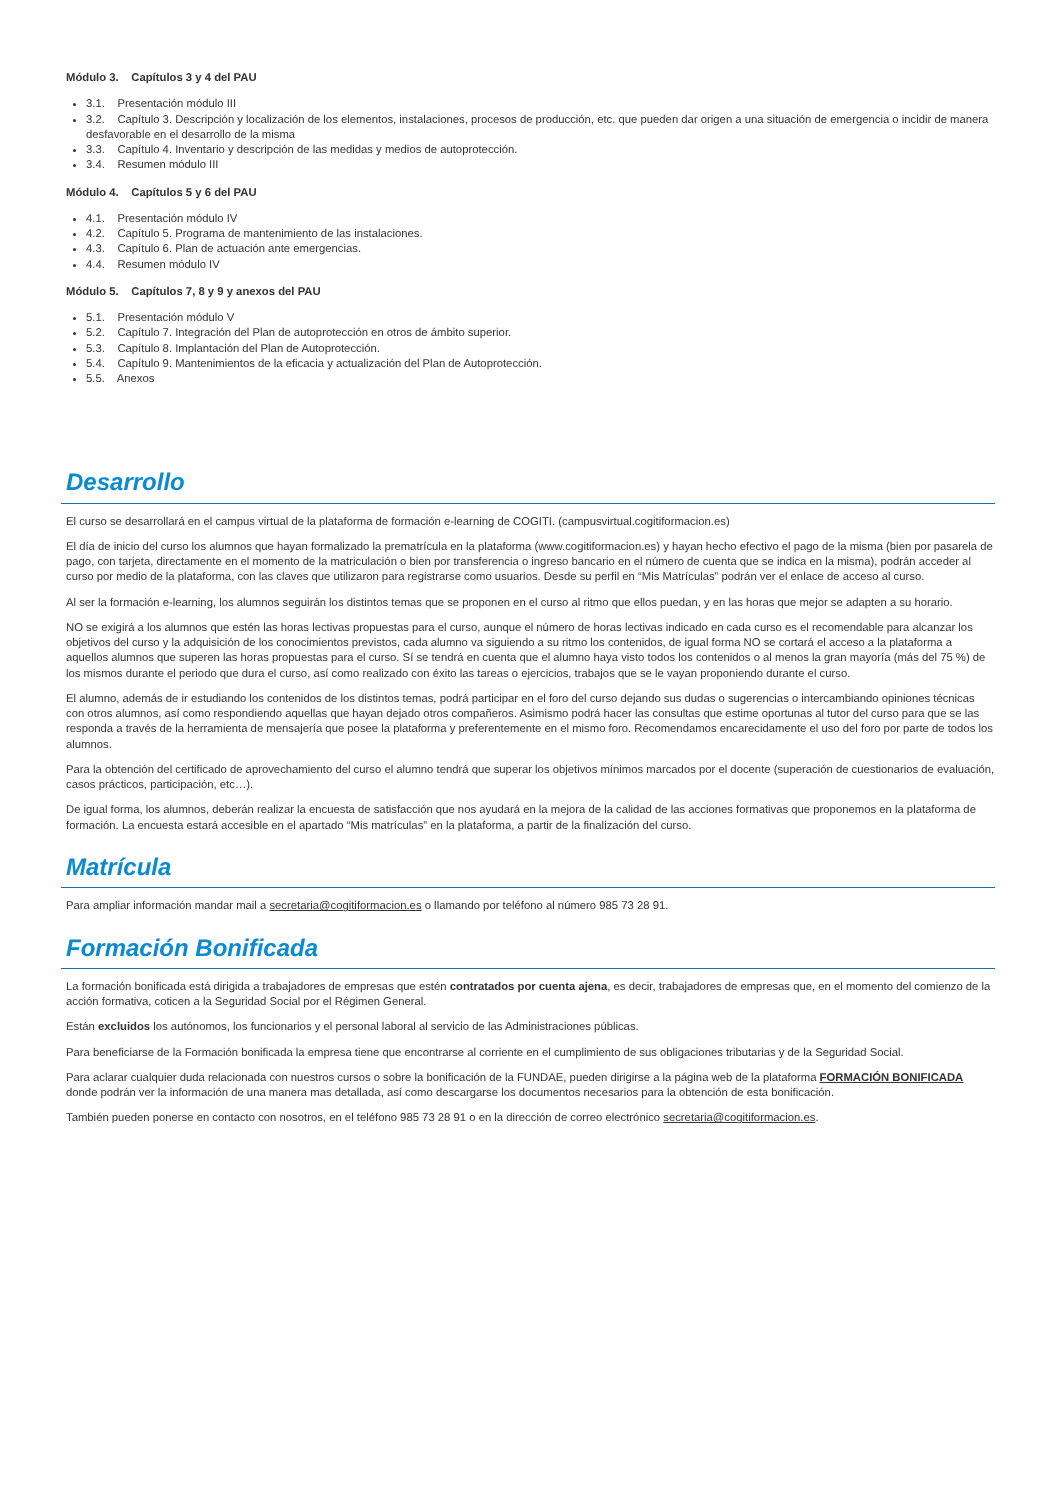Módulo 3. Capítulos 3 y 4 del PAU
3.1. Presentación módulo III
3.2. Capítulo 3. Descripción y localización de los elementos, instalaciones, procesos de producción, etc. que pueden dar origen a una situación de emergencia o incidir de manera desfavorable en el desarrollo de la misma
3.3. Capítulo 4. Inventario y descripción de las medidas y medios de autoprotección.
3.4. Resumen módulo III
Módulo 4. Capítulos 5 y 6 del PAU
4.1. Presentación módulo IV
4.2. Capítulo 5. Programa de mantenimiento de las instalaciones.
4.3. Capítulo 6. Plan de actuación ante emergencias.
4.4. Resumen módulo IV
Módulo 5. Capítulos 7, 8 y 9 y anexos del PAU
5.1. Presentación módulo V
5.2. Capítulo 7. Integración del Plan de autoprotección en otros de ámbito superior.
5.3. Capítulo 8. Implantación del Plan de Autoprotección.
5.4. Capítulo 9. Mantenimientos de la eficacia y actualización del Plan de Autoprotección.
5.5. Anexos
Desarrollo
El curso se desarrollará en el campus virtual de la plataforma de formación e-learning de COGITI. (campusvirtual.cogitiformacion.es)
El día de inicio del curso los alumnos que hayan formalizado la prematrícula en la plataforma (www.cogitiformacion.es) y hayan hecho efectivo el pago de la misma (bien por pasarela de pago, con tarjeta, directamente en el momento de la matriculación o bien por transferencia o ingreso bancario en el número de cuenta que se indica en la misma), podrán acceder al curso por medio de la plataforma, con las claves que utilizaron para registrarse como usuarios. Desde su perfil en “Mis Matrículas” podrán ver el enlace de acceso al curso.
Al ser la formación e-learning, los alumnos seguirán los distintos temas que se proponen en el curso al ritmo que ellos puedan, y en las horas que mejor se adapten a su horario.
NO se exigirá a los alumnos que estén las horas lectivas propuestas para el curso, aunque el número de horas lectivas indicado en cada curso es el recomendable para alcanzar los objetivos del curso y la adquisición de los conocimientos previstos, cada alumno va siguiendo a su ritmo los contenidos, de igual forma NO se cortará el acceso a la plataforma a aquellos alumnos que superen las horas propuestas para el curso. Sí se tendrá en cuenta que el alumno haya visto todos los contenidos o al menos la gran mayoría (más del 75 %) de los mismos durante el periodo que dura el curso, así como realizado con éxito las tareas o ejercicios, trabajos que se le vayan proponiendo durante el curso.
El alumno, además de ir estudiando los contenidos de los distintos temas, podrá participar en el foro del curso dejando sus dudas o sugerencias o intercambiando opiniones técnicas con otros alumnos, así como respondiendo aquellas que hayan dejado otros compañeros. Asimismo podrá hacer las consultas que estime oportunas al tutor del curso para que se las responda a través de la herramienta de mensajería que posee la plataforma y preferentemente en el mismo foro. Recomendamos encarecidamente el uso del foro por parte de todos los alumnos.
Para la obtención del certificado de aprovechamiento del curso el alumno tendrá que superar los objetivos mínimos marcados por el docente (superación de cuestionarios de evaluación, casos prácticos, participación, etc…).
De igual forma, los alumnos, deberán realizar la encuesta de satisfacción que nos ayudará en la mejora de la calidad de las acciones formativas que proponemos en la plataforma de formación. La encuesta estará accesible en el apartado “Mis matrículas” en la plataforma, a partir de la finalización del curso.
Matrícula
Para ampliar información mandar mail a secretaria@cogitiformacion.es o llamando por teléfono al número 985 73 28 91.
Formación Bonificada
La formación bonificada está dirigida a trabajadores de empresas que estén contratados por cuenta ajena, es decir, trabajadores de empresas que, en el momento del comienzo de la acción formativa, coticen a la Seguridad Social por el Régimen General.
Están excluidos los autónomos, los funcionarios y el personal laboral al servicio de las Administraciones públicas.
Para beneficiarse de la Formación bonificada la empresa tiene que encontrarse al corriente en el cumplimiento de sus obligaciones tributarias y de la Seguridad Social.
Para aclarar cualquier duda relacionada con nuestros cursos o sobre la bonificación de la FUNDAE, pueden dirigirse a la página web de la plataforma FORMACIÓN BONIFICADA donde podrán ver la información de una manera mas detallada, así como descargarse los documentos necesarios para la obtención de esta bonificación.
También pueden ponerse en contacto con nosotros, en el teléfono 985 73 28 91 o en la dirección de correo electrónico secretaria@cogitiformacion.es.